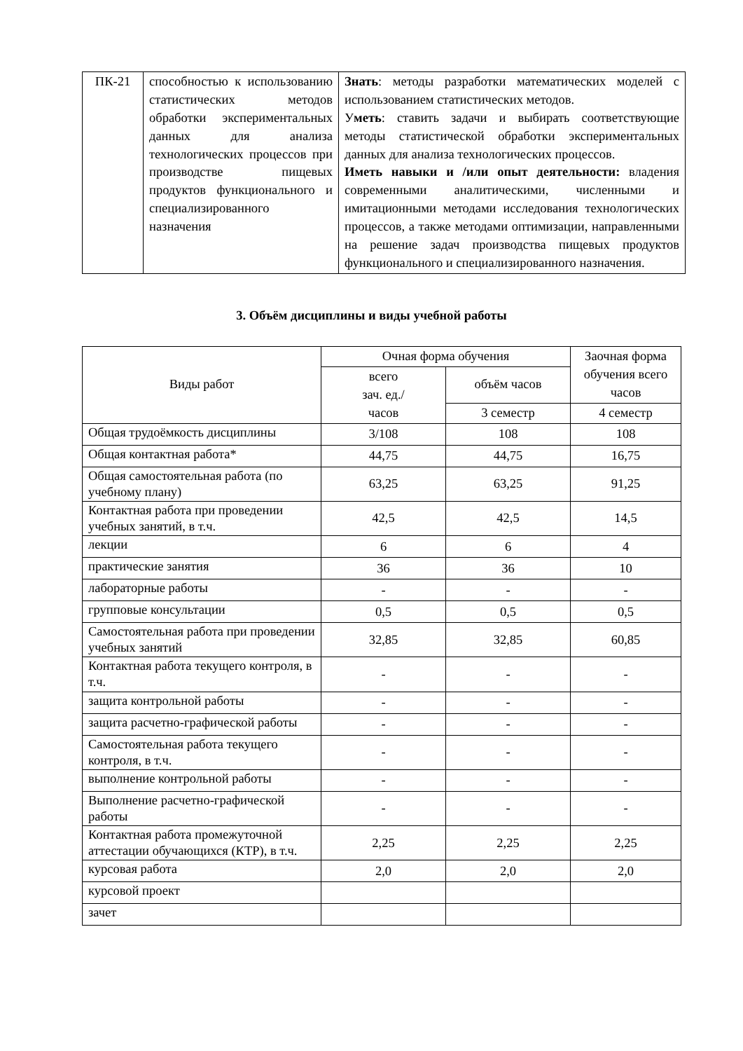| ПК-21 | способностью к использованию статистических методов обработки экспериментальных данных для анализа технологических процессов при производстве пищевых продуктов функционального и специализированного назначения | Знать : методы разработки математических моделей с использованием статистических методов. У меть : ставить задачи и выбирать соответствующие методы статистической обработки экспериментальных данных для анализа технологических процессов. Иметь навыки и /или опыт деятельности: владения современными аналитическими, численными и имитационными методами исследования технологических процессов, а также методами оптимизации, направленными на решение задач производства пищевых продуктов функционального и специализированного назначения. |
3. Объём дисциплины и виды учебной работы
| Виды работ | Очная форма обучения | | Заочная форма обучения всего часов |
| --- | --- | --- | --- |
| | всего зач. ед./ часов | объём часов | |
| | | 3 семестр | 4 семестр |
| Общая трудоёмкость дисциплины | 3/108 | 108 | 108 |
| Общая контактная работа* | 44,75 | 44,75 | 16,75 |
| Общая самостоятельная работа (по учебному плану) | 63,25 | 63,25 | 91,25 |
| Контактная работа при проведении учебных занятий, в т.ч. | 42,5 | 42,5 | 14,5 |
| лекции | 6 | 6 | 4 |
| практические занятия | 36 | 36 | 10 |
| лабораторные работы | - | - | - |
| групповые консультации | 0,5 | 0,5 | 0,5 |
| Самостоятельная работа при проведении учебных занятий | 32,85 | 32,85 | 60,85 |
| Контактная работа текущего контроля, в т.ч. | - | - | - |
| защита контрольной работы | - | - | - |
| защита расчетно-графической работы | - | - | - |
| Самостоятельная работа текущего контроля, в т.ч. | - | - | - |
| выполнение контрольной работы | - | - | - |
| Выполнение расчетно-графической работы | - | - | - |
| Контактная работа промежуточной аттестации обучающихся (КТР), в т.ч. | 2,25 | 2,25 | 2,25 |
| курсовая работа | 2,0 | 2,0 | 2,0 |
| курсовой проект | | | |
| зачет | | | |